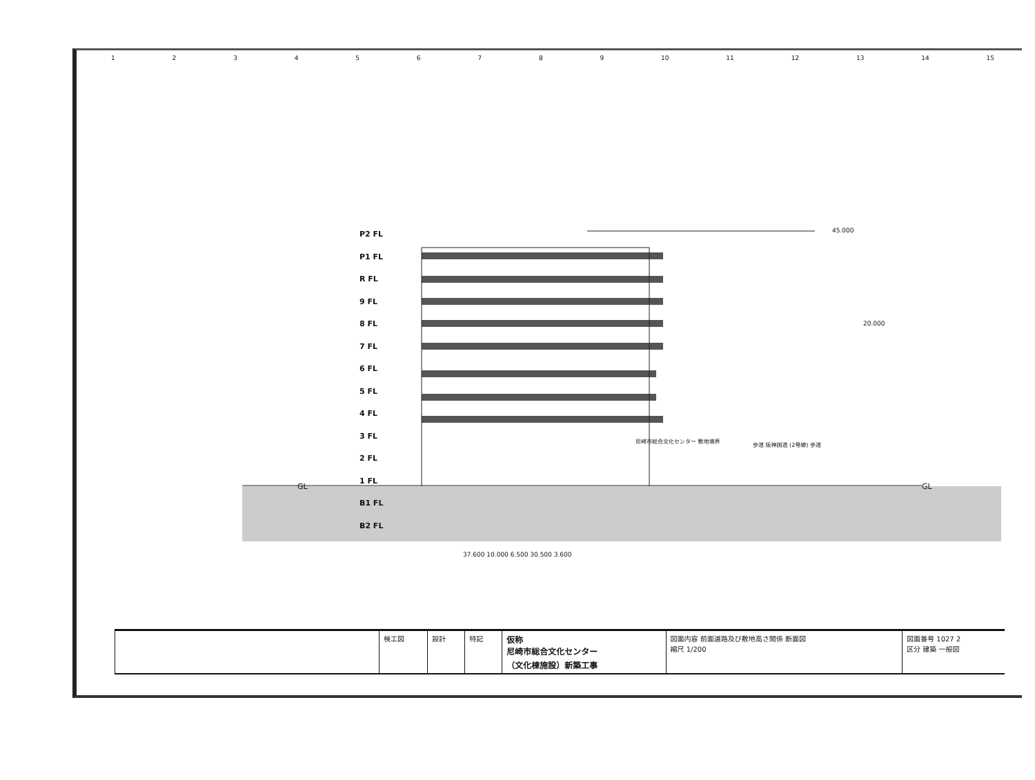123456789 10 11 12 13 14 15
P2 FL
P1 FL
R FL
9 FL
8 FL
7 FL
6 FL
5 FL
4 FL
3 FL
2 FL
1 FL
B1 FL
B2 FL
GL GL
45.000
20.000
尼崎市総合文化センター 敷地境界
歩道 阪神国道 (2号線) 歩道
37.600 10.000 6.500 30.500 3.600
| | 検工図 | 設計 | 特記 | 仮称 尼崎市総合文化センター （文化棟施設）新築工事 | 図面内容 前面道路及び敷地高さ関係 断面図 縮尺 1/200 | 図面番号 1027 2 区分 建築 一般図 |